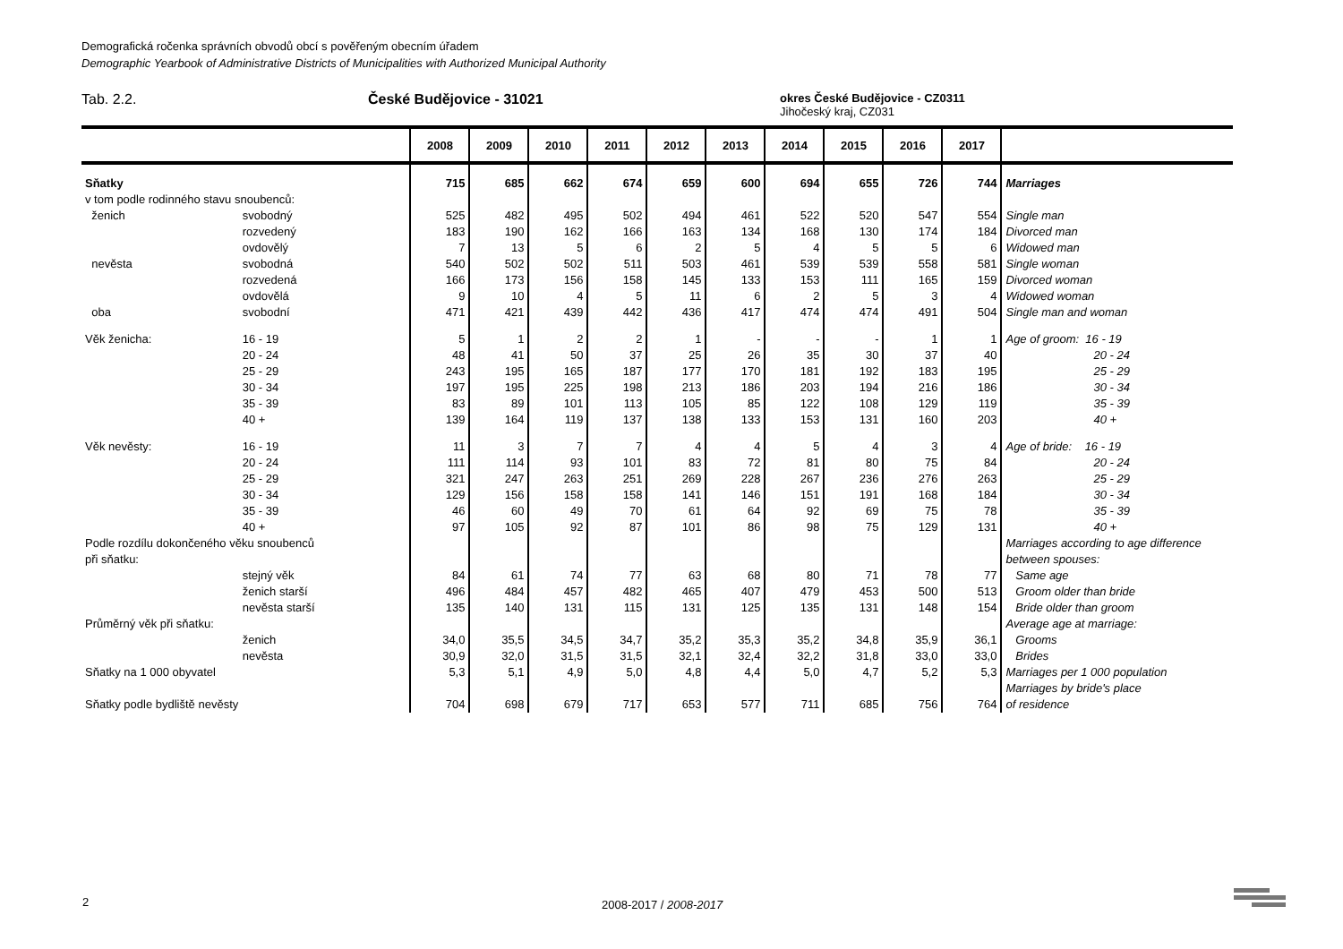Demografická ročenka správních obvodů obcí s pověřeným obecním úřadem
Demographic Yearbook of Administrative Districts of Municipalities with Authorized Municipal Authority
Tab. 2.2. České Budějovice - 31021
okres České Budějovice - CZ0311
Jihočeský kraj, CZ031
| | | 2008 | 2009 | 2010 | 2011 | 2012 | 2013 | 2014 | 2015 | 2016 | 2017 | |
| --- | --- | --- | --- | --- | --- | --- | --- | --- | --- | --- | --- | --- |
| Sňatky | | 715 | 685 | 662 | 674 | 659 | 600 | 694 | 655 | 726 | 744 | Marriages |
| v tom podle rodinného stavu snoubenců: | | | | | | | | | | | | |
| ženich | svobodný | 525 | 482 | 495 | 502 | 494 | 461 | 522 | 520 | 547 | 554 | Single man |
| | rozvedený | 183 | 190 | 162 | 166 | 163 | 134 | 168 | 130 | 174 | 184 | Divorced man |
| | ovdovělý | 7 | 13 | 5 | 6 | 2 | 5 | 4 | 5 | 5 | 6 | Widowed man |
| nevěsta | svobodná | 540 | 502 | 502 | 511 | 503 | 461 | 539 | 539 | 558 | 581 | Single woman |
| | rozvedená | 166 | 173 | 156 | 158 | 145 | 133 | 153 | 111 | 165 | 159 | Divorced woman |
| | ovdovělá | 9 | 10 | 4 | 5 | 11 | 6 | 2 | 5 | 3 | 4 | Widowed woman |
| oba | svobodní | 471 | 421 | 439 | 442 | 436 | 417 | 474 | 474 | 491 | 504 | Single man and woman |
| Věk ženicha: | 16 - 19 | 5 | 1 | 2 | 2 | 1 | - | - | - | 1 | 1 | Age of groom: 16 - 19 |
| | 20 - 24 | 48 | 41 | 50 | 37 | 25 | 26 | 35 | 30 | 37 | 40 | 20 - 24 |
| | 25 - 29 | 243 | 195 | 165 | 187 | 177 | 170 | 181 | 192 | 183 | 195 | 25 - 29 |
| | 30 - 34 | 197 | 195 | 225 | 198 | 213 | 186 | 203 | 194 | 216 | 186 | 30 - 34 |
| | 35 - 39 | 83 | 89 | 101 | 113 | 105 | 85 | 122 | 108 | 129 | 119 | 35 - 39 |
| | 40 + | 139 | 164 | 119 | 137 | 138 | 133 | 153 | 131 | 160 | 203 | 40 + |
| Věk nevěsty: | 16 - 19 | 11 | 3 | 7 | 7 | 4 | 4 | 5 | 4 | 3 | 4 | Age of bride: 16 - 19 |
| | 20 - 24 | 111 | 114 | 93 | 101 | 83 | 72 | 81 | 80 | 75 | 84 | 20 - 24 |
| | 25 - 29 | 321 | 247 | 263 | 251 | 269 | 228 | 267 | 236 | 276 | 263 | 25 - 29 |
| | 30 - 34 | 129 | 156 | 158 | 158 | 141 | 146 | 151 | 191 | 168 | 184 | 30 - 34 |
| | 35 - 39 | 46 | 60 | 49 | 70 | 61 | 64 | 92 | 69 | 75 | 78 | 35 - 39 |
| | 40 + | 97 | 105 | 92 | 87 | 101 | 86 | 98 | 75 | 129 | 131 | 40 + |
| Podle rozdílu dokončeného věku snoubenců při sňatku: | | | | | | | | | | | | Marriages according to age difference between spouses: |
| | stejný věk | 84 | 61 | 74 | 77 | 63 | 68 | 80 | 71 | 78 | 77 | Same age |
| | ženich starší | 496 | 484 | 457 | 482 | 465 | 407 | 479 | 453 | 500 | 513 | Groom older than bride |
| | nevěsta starší | 135 | 140 | 131 | 115 | 131 | 125 | 135 | 131 | 148 | 154 | Bride older than groom |
| Průměrný věk při sňatku: | | | | | | | | | | | | Average age at marriage: |
| | ženich | 34,0 | 35,5 | 34,5 | 34,7 | 35,2 | 35,3 | 35,2 | 34,8 | 35,9 | 36,1 | Grooms |
| | nevěsta | 30,9 | 32,0 | 31,5 | 31,5 | 32,1 | 32,4 | 32,2 | 31,8 | 33,0 | 33,0 | Brides |
| Sňatky na 1 000 obyvatel | | 5,3 | 5,1 | 4,9 | 5,0 | 4,8 | 4,4 | 5,0 | 4,7 | 5,2 | 5,3 | Marriages per 1 000 population |
| Sňatky podle bydliště nevěsty | | 704 | 698 | 679 | 717 | 653 | 577 | 711 | 685 | 756 | 764 | Marriages by bride's place of residence |
2 2008-2017 / 2008-2017